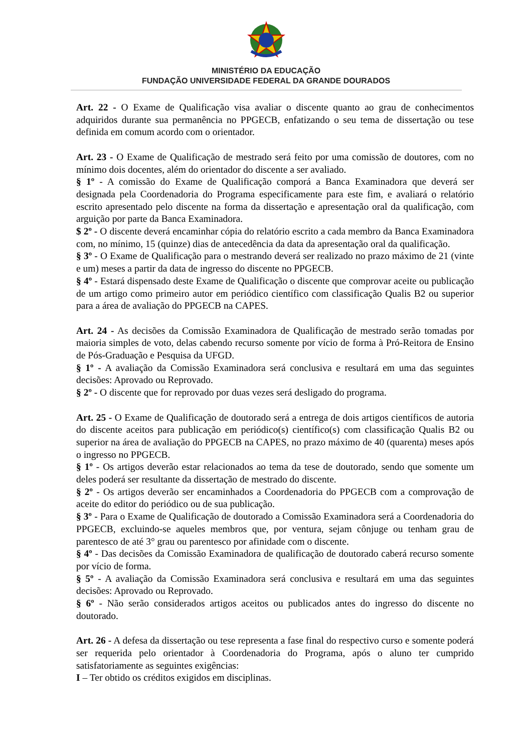MINISTÉRIO DA EDUCAÇÃO
FUNDAÇÃO UNIVERSIDADE FEDERAL DA GRANDE DOURADOS
Art. 22 - O Exame de Qualificação visa avaliar o discente quanto ao grau de conhecimentos adquiridos durante sua permanência no PPGECB, enfatizando o seu tema de dissertação ou tese definida em comum acordo com o orientador.
Art. 23 - O Exame de Qualificação de mestrado será feito por uma comissão de doutores, com no mínimo dois docentes, além do orientador do discente a ser avaliado.
§ 1º - A comissão do Exame de Qualificação comporá a Banca Examinadora que deverá ser designada pela Coordenadoria do Programa especificamente para este fim, e avaliará o relatório escrito apresentado pelo discente na forma da dissertação e apresentação oral da qualificação, com arguição por parte da Banca Examinadora.
$ 2º - O discente deverá encaminhar cópia do relatório escrito a cada membro da Banca Examinadora com, no mínimo, 15 (quinze) dias de antecedência da data da apresentação oral da qualificação.
§ 3º - O Exame de Qualificação para o mestrando deverá ser realizado no prazo máximo de 21 (vinte e um) meses a partir da data de ingresso do discente no PPGECB.
§ 4º - Estará dispensado deste Exame de Qualificação o discente que comprovar aceite ou publicação de um artigo como primeiro autor em periódico científico com classificação Qualis B2 ou superior para a área de avaliação do PPGECB na CAPES.
Art. 24 - As decisões da Comissão Examinadora de Qualificação de mestrado serão tomadas por maioria simples de voto, delas cabendo recurso somente por vício de forma à Pró-Reitora de Ensino de Pós-Graduação e Pesquisa da UFGD.
§ 1º - A avaliação da Comissão Examinadora será conclusiva e resultará em uma das seguintes decisões: Aprovado ou Reprovado.
§ 2º - O discente que for reprovado por duas vezes será desligado do programa.
Art. 25 - O Exame de Qualificação de doutorado será a entrega de dois artigos científicos de autoria do discente aceitos para publicação em periódico(s) científico(s) com classificação Qualis B2 ou superior na área de avaliação do PPGECB na CAPES, no prazo máximo de 40 (quarenta) meses após o ingresso no PPGECB.
§ 1º - Os artigos deverão estar relacionados ao tema da tese de doutorado, sendo que somente um deles poderá ser resultante da dissertação de mestrado do discente.
§ 2º - Os artigos deverão ser encaminhados a Coordenadoria do PPGECB com a comprovação de aceite do editor do periódico ou de sua publicação.
§ 3º - Para o Exame de Qualificação de doutorado a Comissão Examinadora será a Coordenadoria do PPGECB, excluindo-se aqueles membros que, por ventura, sejam cônjuge ou tenham grau de parentesco de até 3° grau ou parentesco por afinidade com o discente.
§ 4º - Das decisões da Comissão Examinadora de qualificação de doutorado caberá recurso somente por vício de forma.
§ 5º - A avaliação da Comissão Examinadora será conclusiva e resultará em uma das seguintes decisões: Aprovado ou Reprovado.
§ 6º - Não serão considerados artigos aceitos ou publicados antes do ingresso do discente no doutorado.
Art. 26 - A defesa da dissertação ou tese representa a fase final do respectivo curso e somente poderá ser requerida pelo orientador à Coordenadoria do Programa, após o aluno ter cumprido satisfatoriamente as seguintes exigências:
I – Ter obtido os créditos exigidos em disciplinas.